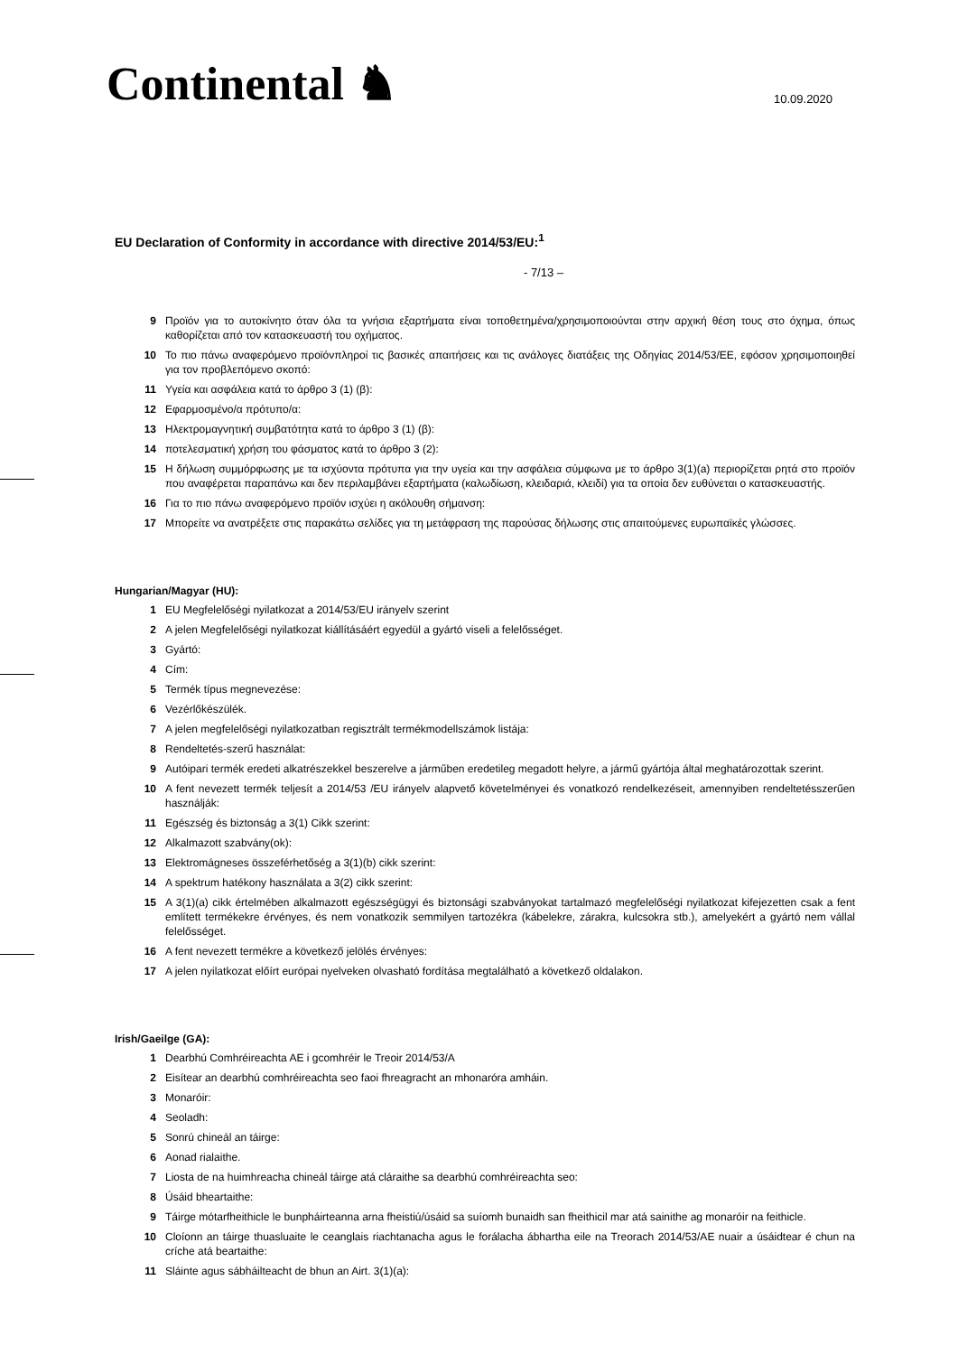Continental ♞ 10.09.2020
EU Declaration of Conformity in accordance with directive 2014/53/EU:<sup>1</sup>
- 7/13 –
9 Προϊόν για το αυτοκίνητο όταν όλα τα γνήσια εξαρτήματα είναι τοποθετημένα/χρησιμοποιούνται στην αρχική θέση τους στο όχημα, όπως καθορίζεται από τον κατασκευαστή του οχήματος.
10 Το πιο πάνω αναφερόμενο προϊόνπληροί τις βασικές απαιτήσεις και τις ανάλογες διατάξεις της Οδηγίας 2014/53/ΕΕ, εφόσον χρησιμοποιηθεί για τον προβλεπόμενο σκοπό:
11 Υγεία και ασφάλεια κατά το άρθρο 3 (1) (β):
12 Εφαρμοσμένο/α πρότυπο/α:
13 Ηλεκτρομαγνητική συμβατότητα κατά το άρθρο 3 (1) (β):
14 ποτελεσματική χρήση του φάσματος κατά το άρθρο 3 (2):
15 Η δήλωση συμμόρφωσης με τα ισχύοντα πρότυπα για την υγεία και την ασφάλεια σύμφωνα με το άρθρο 3(1)(a) περιορίζεται ρητά στο προϊόν που αναφέρεται παραπάνω και δεν περιλαμβάνει εξαρτήματα (καλωδίωση, κλειδαριά, κλειδί) για τα οποία δεν ευθύνεται ο κατασκευαστής.
16 Για το πιο πάνω αναφερόμενο προϊόν ισχύει η ακόλουθη σήμανση:
17 Μπορείτε να ανατρέξετε στις παρακάτω σελίδες για τη μετάφραση της παρούσας δήλωσης στις απαιτούμενες ευρωπαϊκές γλώσσες.
Hungarian/Magyar (HU):
1 EU Megfelelőségi nyilatkozat a 2014/53/EU irányelv szerint
2 A jelen Megfelelőségi nyilatkozat kiállításáért egyedül a gyártó viseli a felelősséget.
3 Gyártó:
4 Cím:
5 Termék típus megnevezése:
6 Vezérlőkészülék.
7 A jelen megfelelőségi nyilatkozatban regisztrált termékmodellszámok listája:
8 Rendeltetés-szerű használat:
9 Autóipari termék eredeti alkatrészekkel beszerelve a járműben eredetileg megadott helyre, a jármű gyártója által meghatározottak szerint.
10 A fent nevezett termék teljesít a 2014/53 /EU irányelv alapvető követelményei és vonatkozó rendelkezéseit, amennyiben rendeltetésszerűen használják:
11 Egészség és biztonság a 3(1) Cikk szerint:
12 Alkalmazott szabvány(ok):
13 Elektromágneses összeférhetőség a 3(1)(b) cikk szerint:
14 A spektrum hatékony használata a 3(2) cikk szerint:
15 A 3(1)(a) cikk értelmében alkalmazott egészségügyi és biztonsági szabványokat tartalmazó megfelelőségi nyilatkozat kifejezetten csak a fent említett termékekre érvényes, és nem vonatkozik semmilyen tartozékra (kábelekre, zárakra, kulcsokra stb.), amelyekért a gyártó nem vállal felelősséget.
16 A fent nevezett termékre a következő jelölés érvényes:
17 A jelen nyilatkozat előírt európai nyelveken olvasható fordítása megtalálható a következő oldalakon.
Irish/Gaeilge (GA):
1 Dearbhú Comhréireachta AE i gcomhréir le Treoir 2014/53/A
2 Eisítear an dearbhú comhréireachta seo faoi fhreagracht an mhonaróra amháin.
3 Monaróir:
4 Seoladh:
5 Sonrú chineál an táirge:
6 Aonad rialaithe.
7 Liosta de na huimhreacha chineál táirge atá cláraithe sa dearbhú comhréireachta seo:
8 Úsáid bheartaithe:
9 Táirge mótarfheithicle le bunpháirteanna arna fheistiú/úsáid sa suíomh bunaidh san fheithicil mar atá sainithe ag monaróir na feithicle.
10 Cloíonn an táirge thuasluaite le ceanglais riachtanacha agus le forálacha ábhartha eile na Treorach 2014/53/AE nuair a úsáidtear é chun na críche atá beartaithe:
11 Sláinte agus sábháilteacht de bhun an Airt. 3(1)(a):